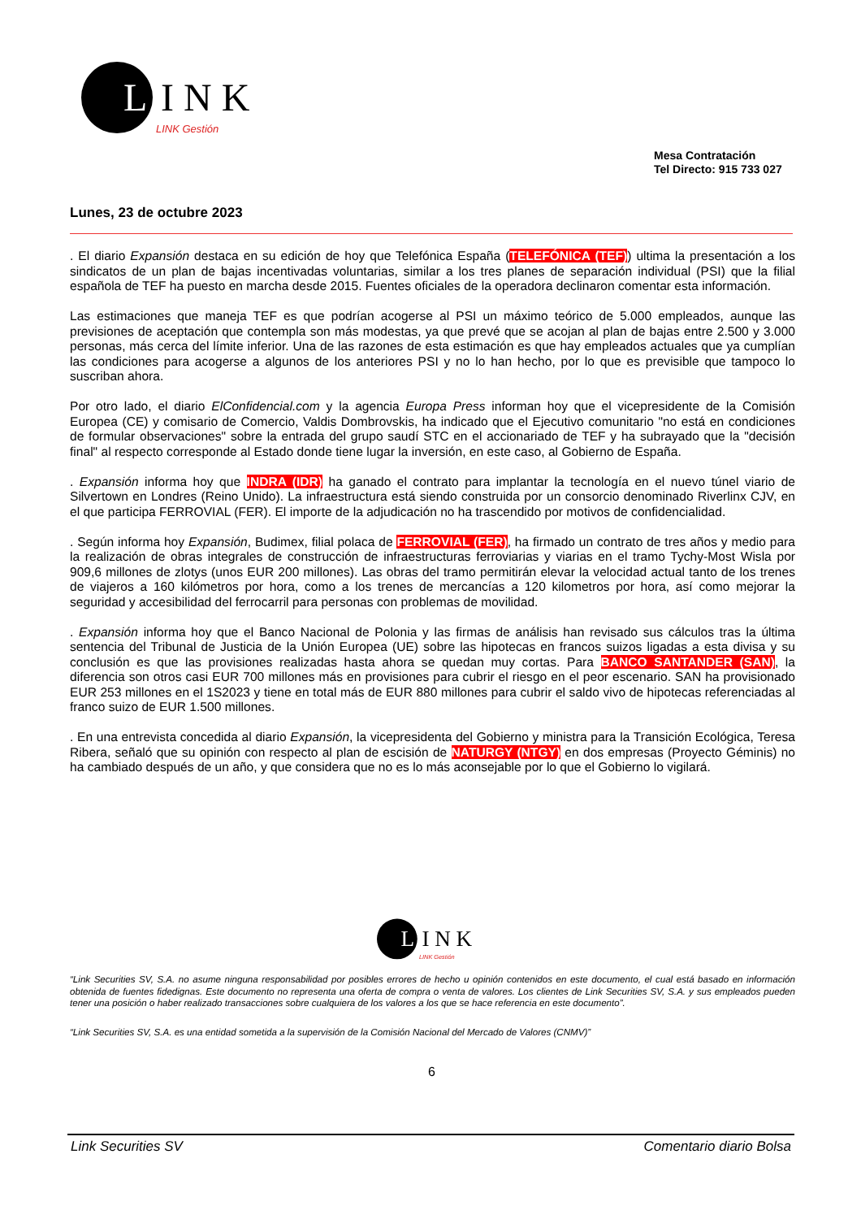L
INK
LINK Gestión
Mesa Contratación
Tel Directo: 915 733 027
Lunes, 23 de octubre 2023
. El diario Expansión destaca en su edición de hoy que Telefónica España (TELEFÓNICA (TEF)) ultima la presentación a los sindicatos de un plan de bajas incentivadas voluntarias, similar a los tres planes de separación individual (PSI) que la filial española de TEF ha puesto en marcha desde 2015. Fuentes oficiales de la operadora declinaron comentar esta información.
Las estimaciones que maneja TEF es que podrían acogerse al PSI un máximo teórico de 5.000 empleados, aunque las previsiones de aceptación que contempla son más modestas, ya que prevé que se acojan al plan de bajas entre 2.500 y 3.000 personas, más cerca del límite inferior. Una de las razones de esta estimación es que hay empleados actuales que ya cumplían las condiciones para acogerse a algunos de los anteriores PSI y no lo han hecho, por lo que es previsible que tampoco lo suscriban ahora.
Por otro lado, el diario ElConfidencial.com y la agencia Europa Press informan hoy que el vicepresidente de la Comisión Europea (CE) y comisario de Comercio, Valdis Dombrovskis, ha indicado que el Ejecutivo comunitario "no está en condiciones de formular observaciones" sobre la entrada del grupo saudí STC en el accionariado de TEF y ha subrayado que la "decisión final" al respecto corresponde al Estado donde tiene lugar la inversión, en este caso, al Gobierno de España.
. Expansión informa hoy que INDRA (IDR) ha ganado el contrato para implantar la tecnología en el nuevo túnel viario de Silvertown en Londres (Reino Unido). La infraestructura está siendo construida por un consorcio denominado Riverlinx CJV, en el que participa FERROVIAL (FER). El importe de la adjudicación no ha trascendido por motivos de confidencialidad.
. Según informa hoy Expansión, Budimex, filial polaca de FERROVIAL (FER), ha firmado un contrato de tres años y medio para la realización de obras integrales de construcción de infraestructuras ferroviarias y viarias en el tramo Tychy-Most Wisla por 909,6 millones de zlotys (unos EUR 200 millones). Las obras del tramo permitirán elevar la velocidad actual tanto de los trenes de viajeros a 160 kilómetros por hora, como a los trenes de mercancías a 120 kilometros por hora, así como mejorar la seguridad y accesibilidad del ferrocarril para personas con problemas de movilidad.
. Expansión informa hoy que el Banco Nacional de Polonia y las firmas de análisis han revisado sus cálculos tras la última sentencia del Tribunal de Justicia de la Unión Europea (UE) sobre las hipotecas en francos suizos ligadas a esta divisa y su conclusión es que las provisiones realizadas hasta ahora se quedan muy cortas. Para BANCO SANTANDER (SAN), la diferencia son otros casi EUR 700 millones más en provisiones para cubrir el riesgo en el peor escenario. SAN ha provisionado EUR 253 millones en el 1S2023 y tiene en total más de EUR 880 millones para cubrir el saldo vivo de hipotecas referenciadas al franco suizo de EUR 1.500 millones.
. En una entrevista concedida al diario Expansión, la vicepresidenta del Gobierno y ministra para la Transición Ecológica, Teresa Ribera, señaló que su opinión con respecto al plan de escisión de NATURGY (NTGY) en dos empresas (Proyecto Géminis) no ha cambiado después de un año, y que considera que no es lo más aconsejable por lo que el Gobierno lo vigilará.
L
INK
LINK Gestión
“Link Securities SV, S.A. no asume ninguna responsabilidad por posibles errores de hecho u opinión contenidos en este documento, el cual está basado en información obtenida de fuentes fidedignas. Este documento no representa una oferta de compra o venta de valores. Los clientes de Link Securities SV, S.A. y sus empleados pueden tener una posición o haber realizado transacciones sobre cualquiera de los valores a los que se hace referencia en este documento”.
“Link Securities SV, S.A. es una entidad sometida a la supervisión de la Comisión Nacional del Mercado de Valores (CNMV)”
6
Link Securities SV Comentario diario Bolsa